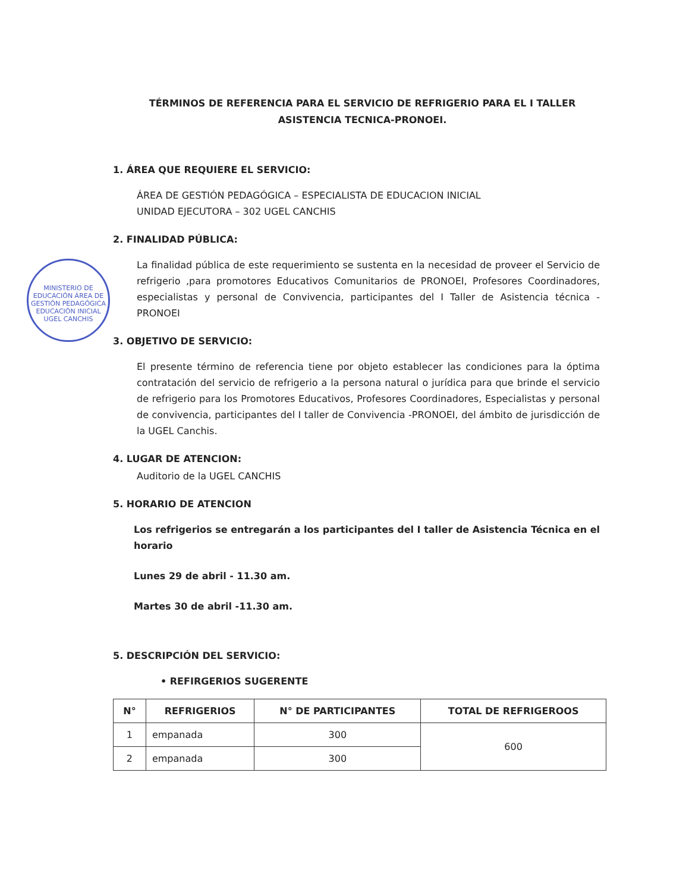MINISTERIO DE EDUCACIÓN ÁREA DE GESTIÓN PEDAGÓGICA EDUCACIÓN INICIAL UGEL CANCHIS
TÉRMINOS DE REFERENCIA PARA EL SERVICIO DE REFRIGERIO PARA EL I TALLER ASISTENCIA TECNICA-PRONOEI.
1. ÁREA QUE REQUIERE EL SERVICIO:
ÁREA DE GESTIÓN PEDAGÓGICA – ESPECIALISTA DE EDUCACION INICIAL
UNIDAD EJECUTORA – 302 UGEL CANCHIS
2. FINALIDAD PÚBLICA:
La finalidad pública de este requerimiento se sustenta en la necesidad de proveer el Servicio de refrigerio ,para promotores Educativos Comunitarios de PRONOEI, Profesores Coordinadores, especialistas y personal de Convivencia, participantes del I Taller de Asistencia técnica -PRONOEI
3. OBJETIVO DE SERVICIO:
El presente término de referencia tiene por objeto establecer las condiciones para la óptima contratación del servicio de refrigerio a la persona natural o jurídica para que brinde el servicio de refrigerio para los Promotores Educativos, Profesores Coordinadores, Especialistas y personal de convivencia, participantes del I taller de Convivencia -PRONOEI, del ámbito de jurisdicción de la UGEL Canchis.
4. LUGAR DE ATENCION:
Auditorio de la UGEL CANCHIS
5. HORARIO DE ATENCION
Los refrigerios se entregarán a los participantes del I taller de Asistencia Técnica en el horario
Lunes 29 de abril - 11.30 am.
Martes 30 de abril -11.30 am.
5. DESCRIPCIÓN DEL SERVICIO:
• REFIRGERIOS SUGERENTE
| N° | REFRIGERIOS | N° DE PARTICIPANTES | TOTAL DE REFRIGEROOS |
| --- | --- | --- | --- |
| 1 | empanada | 300 | 600 |
| 2 | empanada | 300 | |